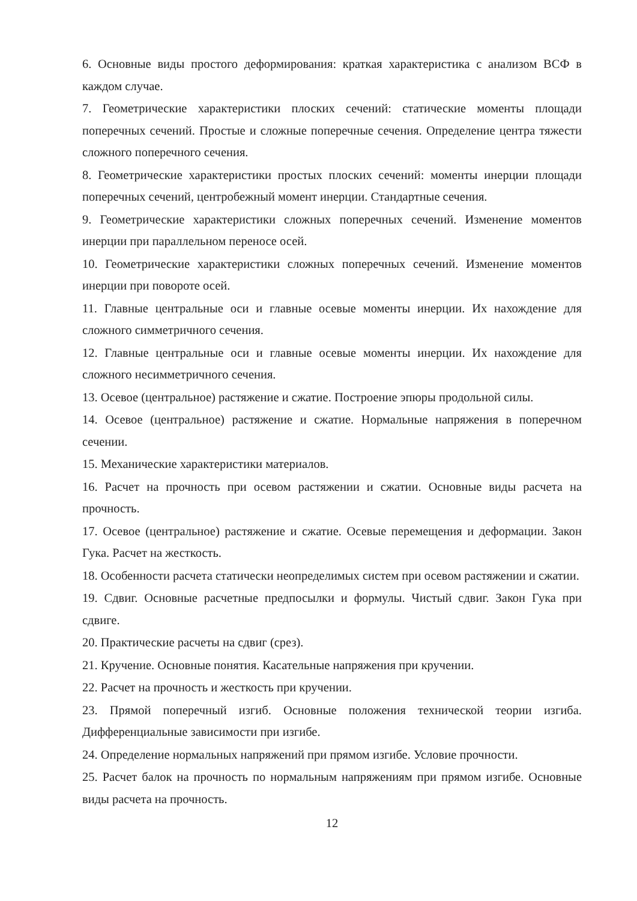6. Основные виды простого деформирования: краткая характеристика с анализом ВСФ в каждом случае.
7. Геометрические характеристики плоских сечений: статические моменты площади поперечных сечений. Простые и сложные поперечные сечения. Определение центра тяжести сложного поперечного сечения.
8. Геометрические характеристики простых плоских сечений: моменты инерции площади поперечных сечений, центробежный момент инерции. Стандартные сечения.
9. Геометрические характеристики сложных поперечных сечений. Изменение моментов инерции при параллельном переносе осей.
10. Геометрические характеристики сложных поперечных сечений. Изменение моментов инерции при повороте осей.
11. Главные центральные оси и главные осевые моменты инерции. Их нахождение для сложного симметричного сечения.
12. Главные центральные оси и главные осевые моменты инерции. Их нахождение для сложного несимметричного сечения.
13. Осевое (центральное) растяжение и сжатие. Построение эпюры продольной силы.
14. Осевое (центральное) растяжение и сжатие. Нормальные напряжения в поперечном сечении.
15. Механические характеристики материалов.
16. Расчет на прочность при осевом растяжении и сжатии. Основные виды расчета на прочность.
17. Осевое (центральное) растяжение и сжатие. Осевые перемещения и деформации. Закон Гука. Расчет на жесткость.
18. Особенности расчета статически неопределимых систем при осевом растяжении и сжатии.
19. Сдвиг. Основные расчетные предпосылки и формулы. Чистый сдвиг. Закон Гука при сдвиге.
20. Практические расчеты на сдвиг (срез).
21. Кручение. Основные понятия. Касательные напряжения при кручении.
22. Расчет на прочность и жесткость при кручении.
23. Прямой поперечный изгиб. Основные положения технической теории изгиба. Дифференциальные зависимости при изгибе.
24. Определение нормальных напряжений при прямом изгибе. Условие прочности.
25. Расчет балок на прочность по нормальным напряжениям при прямом изгибе. Основные виды расчета на прочность.
12